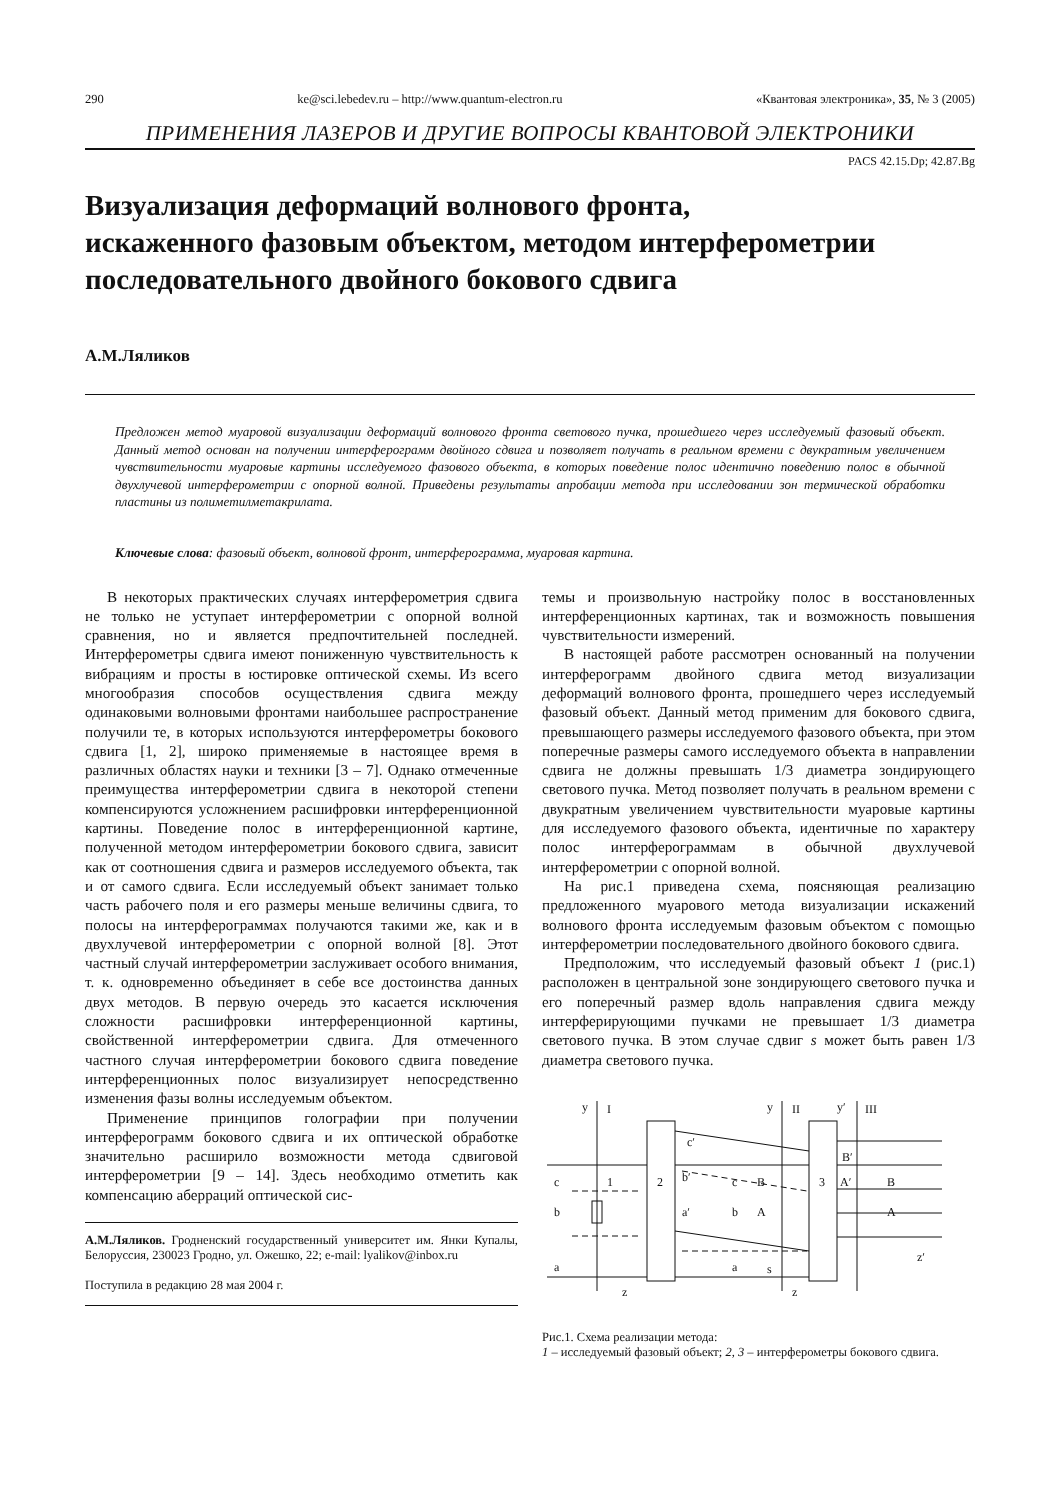290 ke@sci.lebedev.ru – http://www.quantum-electron.ru «Квантовая электроника», 35, № 3 (2005)
ПРИМЕНЕНИЯ ЛАЗЕРОВ И ДРУГИЕ ВОПРОСЫ КВАНТОВОЙ ЭЛЕКТРОНИКИ
PACS 42.15.Dp; 42.87.Bg
Визуализация деформаций волнового фронта,
искаженного фазовым объектом, методом интерферометрии
последовательного двойного бокового сдвига
А.М.Ляликов
Предложен метод муаровой визуализации деформаций волнового фронта светового пучка, прошедшего через исследуемый фазовый объект. Данный метод основан на получении интерферограмм двойного сдвига и позволяет получать в реальном времени с двукратным увеличением чувствительности муаровые картины исследуемого фазового объекта, в которых поведение полос идентично поведению полос в обычной двухлучевой интерферометрии с опорной волной. Приведены результаты апробации метода при исследовании зон термической обработки пластины из полиметилметакрилата.
Ключевые слова: фазовый объект, волновой фронт, интерферограмма, муаровая картина.
В некоторых практических случаях интерферометрия сдвига не только не уступает интерферометрии с опорной волной сравнения, но и является предпочтительней последней. Интерферометры сдвига имеют пониженную чувствительность к вибрациям и просты в юстировке оптической схемы. Из всего многообразия способов осуществления сдвига между одинаковыми волновыми фронтами наибольшее распространение получили те, в которых используются интерферометры бокового сдвига [1, 2], широко применяемые в настоящее время в различных областях науки и техники [3 – 7]. Однако отмеченные преимущества интерферометрии сдвига в некоторой степени компенсируются усложнением расшифровки интерференционной картины. Поведение полос в интерференционной картине, полученной методом интерферометрии бокового сдвига, зависит как от соотношения сдвига и размеров исследуемого объекта, так и от самого сдвига. Если исследуемый объект занимает только часть рабочего поля и его размеры меньше величины сдвига, то полосы на интерферограммах получаются такими же, как и в двухлучевой интерферометрии с опорной волной [8]. Этот частный случай интерферометрии заслуживает особого внимания, т. к. одновременно объединяет в себе все достоинства данных двух методов. В первую очередь это касается исключения сложности расшифровки интерференционной картины, свойственной интерферометрии сдвига. Для отмеченного частного случая интерферометрии бокового сдвига поведение интерференционных полос визуализирует непосредственно изменения фазы волны исследуемым объектом.
Применение принципов голографии при получении интерферограмм бокового сдвига и их оптической обработке значительно расширило возможности метода сдвиговой интерферометрии [9 – 14]. Здесь необходимо отметить как компенсацию аберраций оптической сис-
А.М.Ляликов. Гродненский государственный университет им. Янки Купалы, Белоруссия, 230023 Гродно, ул. Ожешко, 22; e-mail: lyalikov@inbox.ru
Поступила в редакцию 28 мая 2004 г.
темы и произвольную настройку полос в восстановленных интерференционных картинах, так и возможность повышения чувствительности измерений.
В настоящей работе рассмотрен основанный на получении интерферограмм двойного сдвига метод визуализации деформаций волнового фронта, прошедшего через исследуемый фазовый объект. Данный метод применим для бокового сдвига, превышающего размеры исследуемого фазового объекта, при этом поперечные размеры самого исследуемого объекта в направлении сдвига не должны превышать 1/3 диаметра зондирующего светового пучка. Метод позволяет получать в реальном времени с двукратным увеличением чувствительности муаровые картины для исследуемого фазового объекта, идентичные по характеру полос интерферограммам в обычной двухлучевой интерферометрии с опорной волной.
На рис.1 приведена схема, поясняющая реализацию предложенного муарового метода визуализации искажений волнового фронта исследуемым фазовым объектом с помощью интерферометрии последовательного двойного бокового сдвига.
Предположим, что исследуемый фазовый объект 1 (рис.1) расположен в центральной зоне зондирующего светового пучка и его поперечный размер вдоль направления сдвига между интерферирующими пучками не превышает 1/3 диаметра светового пучка. В этом случае сдвиг s может быть равен 1/3 диаметра светового пучка.
y
I
y
II
y′
III
c
b
a
1
2
3
c′
b′
a′
c
b
a
B
A
s
B′
A′
B
A
z′
z
z
Рис.1. Схема реализации метода:
1 – исследуемый фазовый объект; 2, 3 – интерферометры бокового сдвига.